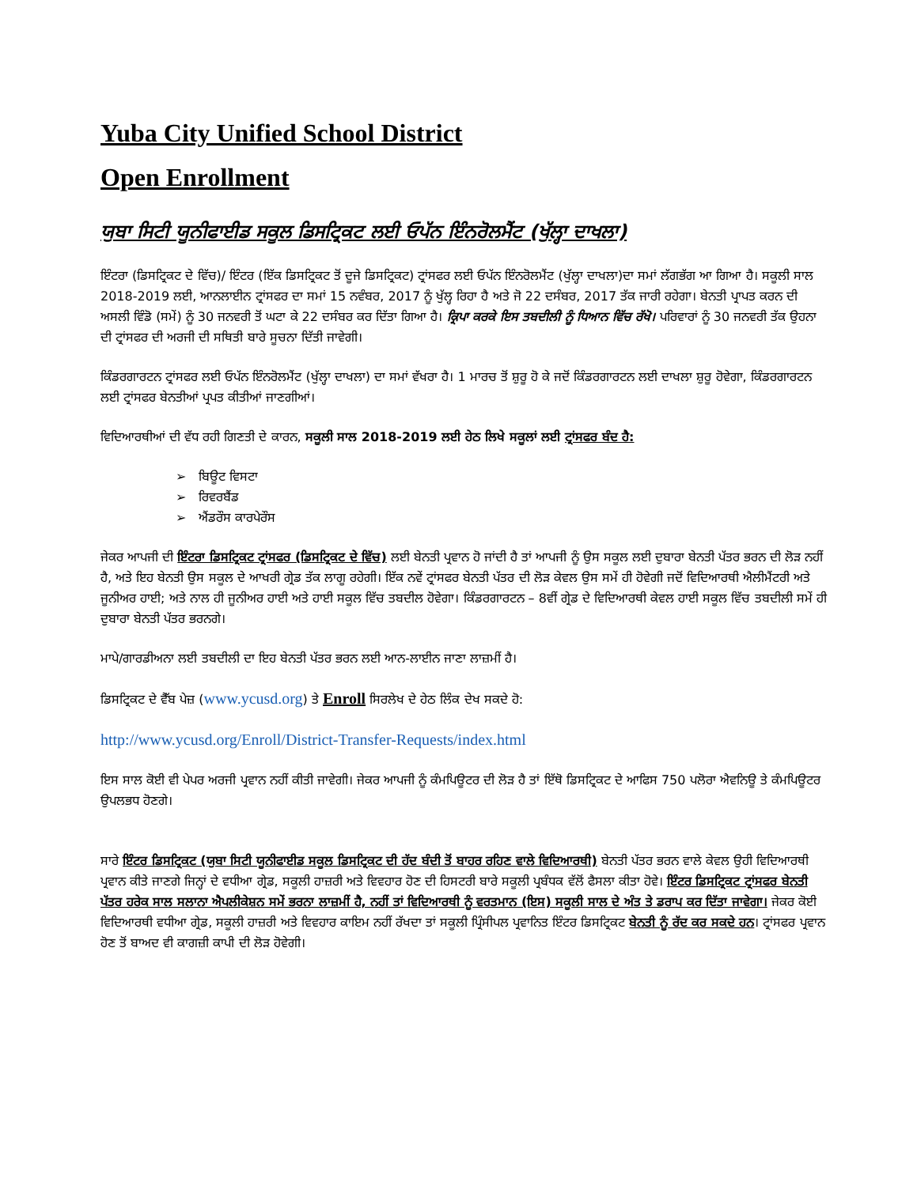Yuba City Unified School District
Open Enrollment
ਯੁਬਾ ਸਿਟੀ ਯੂਨੀਫਾਈਡ ਸਕੂਲ ਡਿਸਟ੍ਰਿਕਟ ਲਈ ਓਪੱਨ ਇੰਨਰੋਲਮੈਂਟ (ਖੁੱਲ੍ਹਾ ਦਾਖਲਾ)
ਇੰਟਰਾ (ਡਿਸਟ੍ਰਿਕਟ ਦੇ ਵਿੱਚ)/ ਇੰਟਰ (ਇੱਕ ਡਿਸਟ੍ਰਿਕਟ ਤੋਂ ਦੂਜੇ ਡਿਸਟ੍ਰਿਕਟ) ਟ੍ਰਾਂਸਫਰ ਲਈ ਓਪੱਨ ਇੰਨਰੋਲਮੈਂਟ (ਖੁੱਲ੍ਹਾ ਦਾਖਲਾ)ਦਾ ਸਮਾਂ ਲੱਗਭੱਗ ਆ ਗਿਆ ਹੈ। ਸਕੂਲੀ ਸਾਲ 2018-2019 ਲਈ, ਆਨਲਾਈਨ ਟ੍ਰਾਂਸਫਰ ਦਾ ਸਮਾਂ 15 ਨਵੰਬਰ, 2017 ਨੂੰ ਖੁੱਲ੍ਹ ਰਿਹਾ ਹੈ ਅਤੇ ਜੋ 22 ਦਸੰਬਰ, 2017 ਤੱਕ ਜਾਰੀ ਰਹੇਗਾ। ਬੇਨਤੀ ਪ੍ਰਾਪਤ ਕਰਨ ਦੀ ਅਸਲੀ ਵਿੰਡੋ (ਸਮੇਂ) ਨੂੰ 30 ਜਨਵਰੀ ਤੋਂ ਘਟਾ ਕੇ 22 ਦਸੰਬਰ ਕਰ ਦਿੱਤਾ ਗਿਆ ਹੈ। ਕ੍ਰਿਪਾ ਕਰਕੇ ਇਸ ਤਬਦੀਲੀ ਨੂੰ ਧਿਆਨ ਵਿੱਚ ਰੱਖੋ। ਪਰਿਵਾਰਾਂ ਨੂੰ 30 ਜਨਵਰੀ ਤੱਕ ਉਹਨਾ ਦੀ ਟ੍ਰਾਂਸਫਰ ਦੀ ਅਰਜੀ ਦੀ ਸਥਿਤੀ ਬਾਰੇ ਸੂਚਨਾ ਦਿੱਤੀ ਜਾਵੇਗੀ।
ਕਿੰਡਰਗਾਰਟਨ ਟ੍ਰਾਂਸਫਰ ਲਈ ਓਪੱਨ ਇੰਨਰੋਲਮੈਂਟ (ਖੁੱਲ੍ਹਾ ਦਾਖਲਾ) ਦਾ ਸਮਾਂ ਵੱਖਰਾ ਹੈ। 1 ਮਾਰਚ ਤੋਂ ਸ਼ੁਰੂ ਹੋ ਕੇ ਜਦੋਂ ਕਿੰਡਰਗਾਰਟਨ ਲਈ ਦਾਖਲਾ ਸ਼ੁਰੂ ਹੋਵੇਗਾ, ਕਿੰਡਰਗਾਰਟਨ ਲਈ ਟ੍ਰਾਂਸਫਰ ਬੇਨਤੀਆਂ ਪ੍ਰਪਤ ਕੀਤੀਆਂ ਜਾਣਗੀਆਂ।
ਵਿਦਿਆਰਥੀਆਂ ਦੀ ਵੱਧ ਰਹੀ ਗਿਣਤੀ ਦੇ ਕਾਰਨ, ਸਕੂਲੀ ਸਾਲ 2018-2019 ਲਈ ਹੇਠ ਲਿਖੇ ਸਕੂਲਾਂ ਲਈ ਟ੍ਰਾਂਸਫਰ ਬੰਦ ਹੈ:
➢ ਬਿਊਟ ਵਿਸਟਾ
➢ ਰਿਵਰਬੈਂਡ
➢ ਐਂਡਰੌਸ ਕਾਰਪੇਰੌਸ
ਜੇਕਰ ਆਪਜੀ ਦੀ ਇੰਟਰਾ ਡਿਸਟ੍ਰਿਕਟ ਟ੍ਰਾਂਸਫਰ (ਡਿਸਟ੍ਰਿਕਟ ਦੇ ਵਿੱਚ) ਲਈ ਬੇਨਤੀ ਪ੍ਰਵਾਨ ਹੋ ਜਾਂਦੀ ਹੈ ਤਾਂ ਆਪਜੀ ਨੂੰ ਉਸ ਸਕੂਲ ਲਈ ਦੁਬਾਰਾ ਬੇਨਤੀ ਪੱਤਰ ਭਰਨ ਦੀ ਲੋੜ ਨਹੀਂ ਹੈ, ਅਤੇ ਇਹ ਬੇਨਤੀ ਉਸ ਸਕੂਲ ਦੇ ਆਖਰੀ ਗ੍ਰੇਡ ਤੱਕ ਲਾਗੂ ਰਹੇਗੀ। ਇੱਕ ਨਵੇਂ ਟ੍ਰਾਂਸਫਰ ਬੇਨਤੀ ਪੱਤਰ ਦੀ ਲੋੜ ਕੇਵਲ ਉਸ ਸਮੇਂ ਹੀ ਹੋਵੇਗੀ ਜਦੋਂ ਵਿਦਿਆਰਥੀ ਐਲੀਮੈਂਟਰੀ ਅਤੇ ਜੂਨੀਅਰ ਹਾਈ; ਅਤੇ ਨਾਲ ਹੀ ਜੂਨੀਅਰ ਹਾਈ ਅਤੇ ਹਾਈ ਸਕੂਲ ਵਿੱਚ ਤਬਦੀਲ ਹੋਵੇਗਾ। ਕਿੰਡਰਗਾਰਟਨ – 8ਵੀਂ ਗ੍ਰੇਡ ਦੇ ਵਿਦਿਆਰਥੀ ਕੇਵਲ ਹਾਈ ਸਕੂਲ ਵਿੱਚ ਤਬਦੀਲੀ ਸਮੇਂ ਹੀ ਦੁਬਾਰਾ ਬੇਨਤੀ ਪੱਤਰ ਭਰਨਗੇ।
ਮਾਪੇ/ਗਾਰਡੀਅਨਾ ਲਈ ਤਬਦੀਲੀ ਦਾ ਇਹ ਬੇਨਤੀ ਪੱਤਰ ਭਰਨ ਲਈ ਆਨ-ਲਾਈਨ ਜਾਣਾ ਲਾਜ਼ਮੀਂ ਹੈ।
ਡਿਸਟ੍ਰਿਕਟ ਦੇ ਵੈੱਬ ਪੇਜ਼ (www.ycusd.org) ਤੇ Enroll ਸਿਰਲੇਖ ਦੇ ਹੇਠ ਲਿੰਕ ਦੇਖ ਸਕਦੇ ਹੋ:
http://www.ycusd.org/Enroll/District-Transfer-Requests/index.html
ਇਸ ਸਾਲ ਕੋਈ ਵੀ ਪੇਪਰ ਅਰਜੀ ਪ੍ਰਵਾਨ ਨਹੀਂ ਕੀਤੀ ਜਾਵੇਗੀ। ਜੇਕਰ ਆਪਜੀ ਨੂੰ ਕੰਮਪਿਊਟਰ ਦੀ ਲੋੜ ਹੈ ਤਾਂ ਇੱਥੋ ਡਿਸਟ੍ਰਿਕਟ ਦੇ ਆਫਿਸ 750 ਪਲੋਰਾ ਐਵਨਿਊ ਤੇ ਕੰਮਪਿਊਟਰ ਉਪਲਭਧ ਹੋਣਗੇ।
ਸਾਰੇ ਇੰਟਰ ਡਿਸਟ੍ਰਿਕਟ (ਯੁਬਾ ਸਿਟੀ ਯੂਨੀਫਾਈਡ ਸਕੂਲ ਡਿਸਟ੍ਰਿਕਟ ਦੀ ਹੱਦ ਬੰਦੀ ਤੋਂ ਬਾਹਰ ਰਹਿਣ ਵਾਲੇ ਵਿਦਿਆਰਥੀ) ਬੇਨਤੀ ਪੱਤਰ ਭਰਨ ਵਾਲੇ ਕੇਵਲ ਉਹੀ ਵਿਦਿਆਰਥੀ ਪ੍ਰਵਾਨ ਕੀਤੇ ਜਾਣਗੇ ਜਿਨ੍ਹਾਂ ਦੇ ਵਧੀਆ ਗ੍ਰੇਡ, ਸਕੂਲੀ ਹਾਜ਼ਰੀ ਅਤੇ ਵਿਵਹਾਰ ਹੋਣ ਦੀ ਹਿਸਟਰੀ ਬਾਰੇ ਸਕੂਲੀ ਪ੍ਰਬੰਧਕ ਵੱਲੋਂ ਫੈਸਲਾ ਕੀਤਾ ਹੋਵੇ। ਇੰਟਰ ਡਿਸਟ੍ਰਿਕਟ ਟ੍ਰਾਂਸਫਰ ਬੇਨਤੀ ਪੱਤਰ ਹਰੇਕ ਸਾਲ ਸਲਾਨਾ ਐਪਲੀਕੇਸ਼ਨ ਸਮੇਂ ਭਰਨਾ ਲਾਜ਼ਮੀਂ ਹੈ, ਨਹੀਂ ਤਾਂ ਵਿਦਿਆਰਥੀ ਨੂੰ ਵਰਤਮਾਨ (ਇਸ) ਸਕੂਲੀ ਸਾਲ ਦੇ ਅੰਤ ਤੇ ਡਰਾਪ ਕਰ ਦਿੱਤਾ ਜਾਵੇਗਾ। ਜੇਕਰ ਕੋਈ ਵਿਦਿਆਰਥੀ ਵਧੀਆ ਗ੍ਰੇਡ, ਸਕੂਲੀ ਹਾਜ਼ਰੀ ਅਤੇ ਵਿਵਹਾਰ ਕਾਇਮ ਨਹੀਂ ਰੱਖਦਾ ਤਾਂ ਸਕੂਲੀ ਪ੍ਰਿੰਸੀਪਲ ਪ੍ਰਵਾਨਿਤ ਇੰਟਰ ਡਿਸਟ੍ਰਿਕਟ ਬੇਨਤੀ ਨੂੰ ਰੱਦ ਕਰ ਸਕਦੇ ਹਨ। ਟ੍ਰਾਂਸਫਰ ਪ੍ਰਵਾਨ ਹੋਣ ਤੋਂ ਬਾਅਦ ਵੀ ਕਾਗਜ਼ੀ ਕਾਪੀ ਦੀ ਲੋੜ ਹੋਵੇਗੀ।